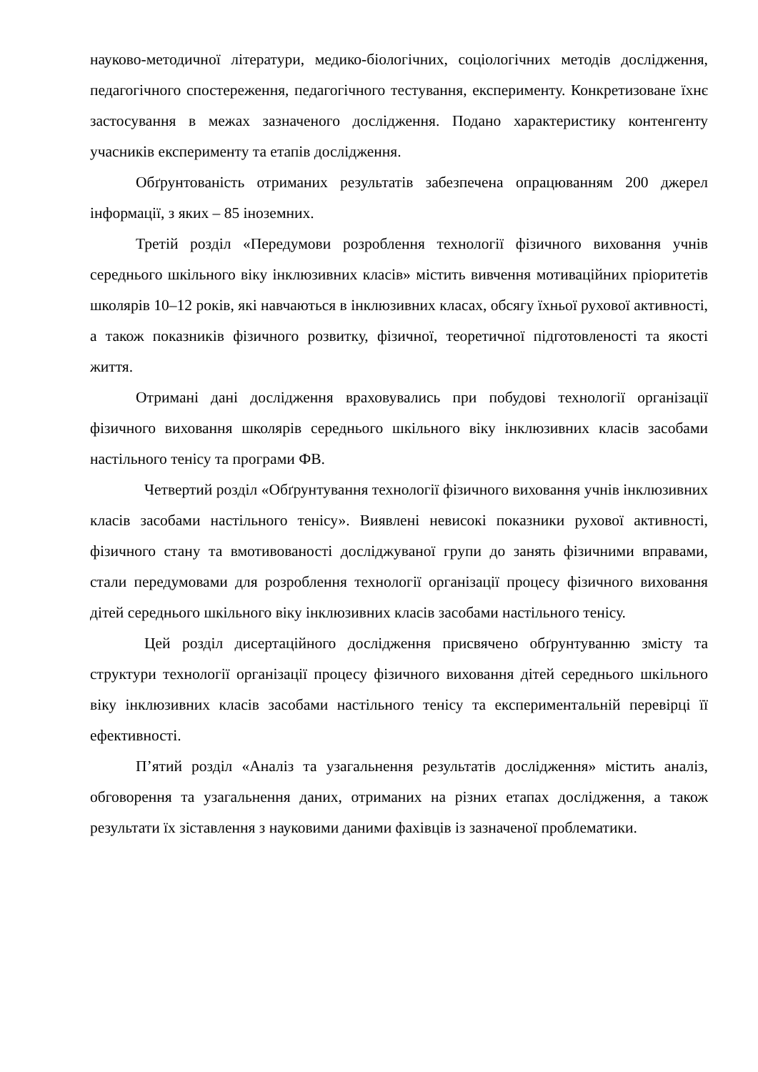науково-методичної літератури, медико-біологічних, соціологічних методів дослідження, педагогічного спостереження, педагогічного тестування, експерименту. Конкретизоване їхнє застосування в межах зазначеного дослідження. Подано характеристику контенгенту учасників експерименту та етапів дослідження.
Обґрунтованість отриманих результатів забезпечена опрацюванням 200 джерел інформації, з яких – 85 іноземних.
Третій розділ «Передумови розроблення технології фізичного виховання учнів середнього шкільного віку інклюзивних класів» містить вивчення мотиваційних пріоритетів школярів 10–12 років, які навчаються в інклюзивних класах, обсягу їхньої рухової активності, а також показників фізичного розвитку, фізичної, теоретичної підготовленості та якості життя.
Отримані дані дослідження враховувались при побудові технології організації фізичного виховання школярів середнього шкільного віку інклюзивних класів засобами настільного тенісу та програми ФВ.
Четвертий розділ «Обґрунтування технології фізичного виховання учнів інклюзивних класів засобами настільного тенісу». Виявлені невисокі показники рухової активності, фізичного стану та вмотивованості досліджуваної групи до занять фізичними вправами, стали передумовами для розроблення технології організації процесу фізичного виховання дітей середнього шкільного віку інклюзивних класів засобами настільного тенісу.
Цей розділ дисертаційного дослідження присвячено обґрунтуванню змісту та структури технології організації процесу фізичного виховання дітей середнього шкільного віку інклюзивних класів засобами настільного тенісу та експериментальній перевірці її ефективності.
П’ятий розділ «Аналіз та узагальнення результатів дослідження» містить аналіз, обговорення та узагальнення даних, отриманих на різних етапах дослідження, а також результати їх зіставлення з науковими даними фахівців із зазначеної проблематики.